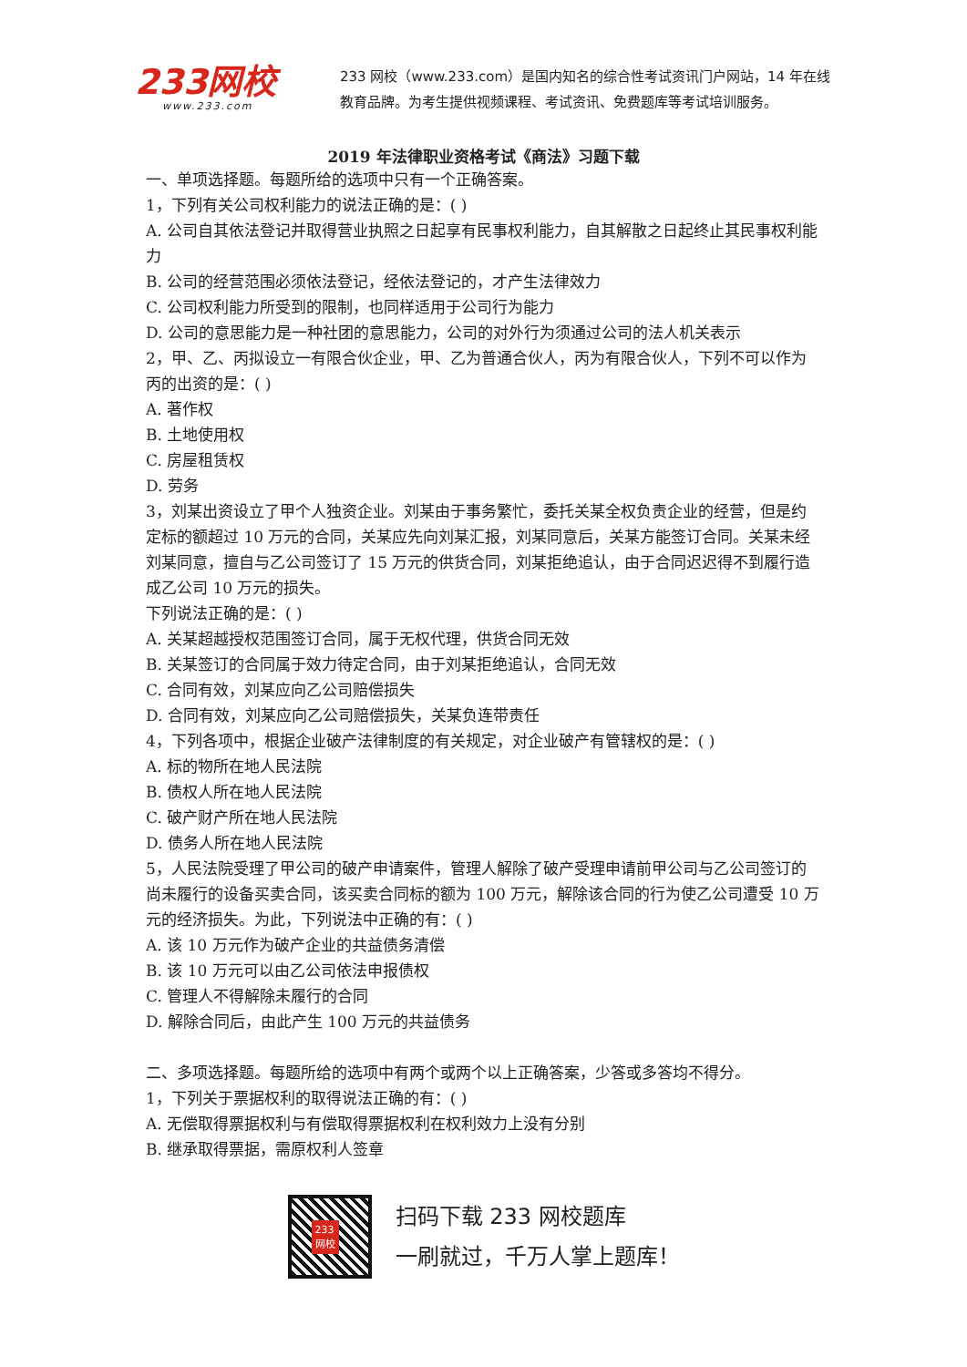233网校
www.233.com
233 网校（www.233.com）是国内知名的综合性考试资讯门户网站，14 年在线教育品牌。为考生提供视频课程、考试资讯、免费题库等考试培训服务。
2019 年法律职业资格考试《商法》习题下载
一、单项选择题。每题所给的选项中只有一个正确答案。
1，下列有关公司权利能力的说法正确的是：( )
A. 公司自其依法登记并取得营业执照之日起享有民事权利能力，自其解散之日起终止其民事权利能力
B. 公司的经营范围必须依法登记，经依法登记的，才产生法律效力
C. 公司权利能力所受到的限制，也同样适用于公司行为能力
D. 公司的意思能力是一种社团的意思能力，公司的对外行为须通过公司的法人机关表示
2，甲、乙、丙拟设立一有限合伙企业，甲、乙为普通合伙人，丙为有限合伙人，下列不可以作为丙的出资的是：( )
A. 著作权
B. 土地使用权
C. 房屋租赁权
D. 劳务
3，刘某出资设立了甲个人独资企业。刘某由于事务繁忙，委托关某全权负责企业的经营，但是约定标的额超过 10 万元的合同，关某应先向刘某汇报，刘某同意后，关某方能签订合同。关某未经刘某同意，擅自与乙公司签订了 15 万元的供货合同，刘某拒绝追认，由于合同迟迟得不到履行造成乙公司 10 万元的损失。
下列说法正确的是：( )
A. 关某超越授权范围签订合同，属于无权代理，供货合同无效
B. 关某签订的合同属于效力待定合同，由于刘某拒绝追认，合同无效
C. 合同有效，刘某应向乙公司赔偿损失
D. 合同有效，刘某应向乙公司赔偿损失，关某负连带责任
4，下列各项中，根据企业破产法律制度的有关规定，对企业破产有管辖权的是：( )
A. 标的物所在地人民法院
B. 债权人所在地人民法院
C. 破产财产所在地人民法院
D. 债务人所在地人民法院
5，人民法院受理了甲公司的破产申请案件，管理人解除了破产受理申请前甲公司与乙公司签订的尚未履行的设备买卖合同，该买卖合同标的额为 100 万元，解除该合同的行为使乙公司遭受 10 万元的经济损失。为此，下列说法中正确的有：( )
A. 该 10 万元作为破产企业的共益债务清偿
B. 该 10 万元可以由乙公司依法申报债权
C. 管理人不得解除未履行的合同
D. 解除合同后，由此产生 100 万元的共益债务
二、多项选择题。每题所给的选项中有两个或两个以上正确答案，少答或多答均不得分。
1，下列关于票据权利的取得说法正确的有：( )
A. 无偿取得票据权利与有偿取得票据权利在权利效力上没有分别
B. 继承取得票据，需原权利人签章
233
网校
扫码下载 233 网校题库
一刷就过，千万人掌上题库！